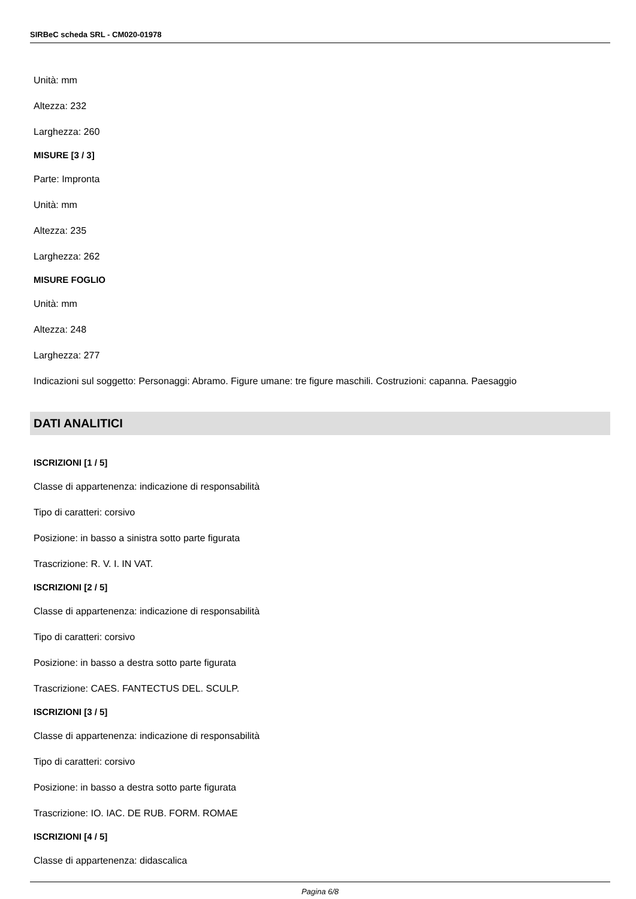SIRBeC scheda SRL - CM020-01978
Unità: mm
Altezza: 232
Larghezza: 260
MISURE [3 / 3]
Parte: Impronta
Unità: mm
Altezza: 235
Larghezza: 262
MISURE FOGLIO
Unità: mm
Altezza: 248
Larghezza: 277
Indicazioni sul soggetto: Personaggi: Abramo. Figure umane: tre figure maschili. Costruzioni: capanna. Paesaggio
DATI ANALITICI
ISCRIZIONI [1 / 5]
Classe di appartenenza: indicazione di responsabilità
Tipo di caratteri: corsivo
Posizione: in basso a sinistra sotto parte figurata
Trascrizione: R. V. I. IN VAT.
ISCRIZIONI [2 / 5]
Classe di appartenenza: indicazione di responsabilità
Tipo di caratteri: corsivo
Posizione: in basso a destra sotto parte figurata
Trascrizione: CAES. FANTECTUS DEL. SCULP.
ISCRIZIONI [3 / 5]
Classe di appartenenza: indicazione di responsabilità
Tipo di caratteri: corsivo
Posizione: in basso a destra sotto parte figurata
Trascrizione: IO. IAC. DE RUB. FORM. ROMAE
ISCRIZIONI [4 / 5]
Classe di appartenenza: didascalica
Pagina 6/8